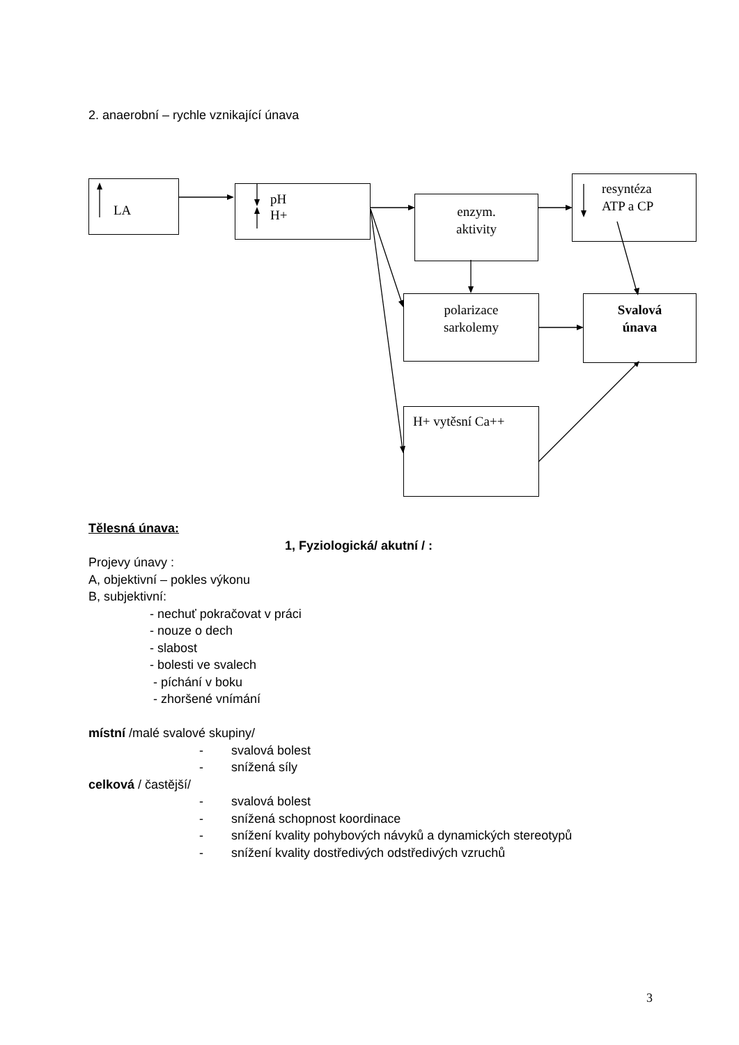2. anaerobní – rychle vznikající únava
LA
pH
H+
enzym.
aktivity
resyntéza
ATP a CP
polarizace
sarkolemy
Svalová
únava
H+ vytěsní Ca++
Tělesná únava:
1, Fyziologická/ akutní / :
Projevy únavy :
A, objektivní – pokles výkonu
B, subjektivní:
- nechuť pokračovat v práci
- nouze o dech
- slabost
- bolesti ve svalech
- píchání v boku
- zhoršené vnímání
místní /malé svalové skupiny/
- svalová bolest
- snížená síly
celková / častější/
- svalová bolest
- snížená schopnost koordinace
- snížení kvality pohybových návyků a dynamických stereotypů
- snížení kvality dostředivých odstředivých vzruchů
3